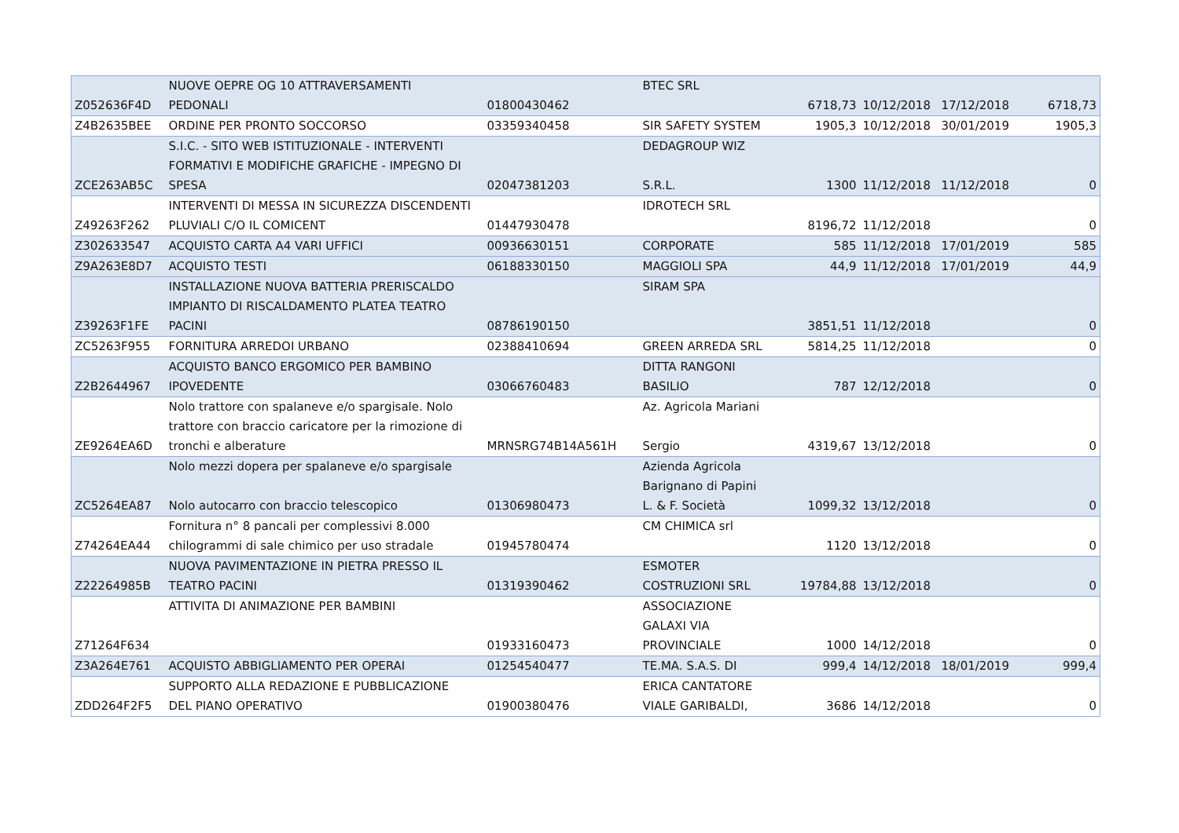| Z052636F4D | NUOVE OEPRE OG 10 ATTRAVERSAMENTI PEDONALI | 01800430462 | BTEC SRL | 6718,73 | 10/12/2018 | 17/12/2018 | 6718,73 |
| Z4B2635BEE | ORDINE PER PRONTO SOCCORSO | 03359340458 | SIR SAFETY SYSTEM | 1905,3 | 10/12/2018 | 30/01/2019 | 1905,3 |
| ZCE263AB5C | S.I.C. - SITO WEB ISTITUZIONALE - INTERVENTI FORMATIVI E MODIFICHE GRAFICHE - IMPEGNO DI SPESA | 02047381203 | DEDAGROUP WIZ S.R.L. | 1300 | 11/12/2018 | 11/12/2018 | 0 |
| Z49263F262 | INTERVENTI DI MESSA IN SICUREZZA DISCENDENTI PLUVIALI C/O IL COMICENT | 01447930478 | IDROTECH SRL | 8196,72 | 11/12/2018 | | 0 |
| Z302633547 | ACQUISTO CARTA A4 VARI UFFICI | 00936630151 | CORPORATE | 585 | 11/12/2018 | 17/01/2019 | 585 |
| Z9A263E8D7 | ACQUISTO TESTI | 06188330150 | MAGGIOLI SPA | 44,9 | 11/12/2018 | 17/01/2019 | 44,9 |
| Z39263F1FE | INSTALLAZIONE NUOVA BATTERIA PRERISCALDO IMPIANTO DI RISCALDAMENTO PLATEA TEATRO PACINI | 08786190150 | SIRAM SPA | 3851,51 | 11/12/2018 | | 0 |
| ZC5263F955 | FORNITURA ARREDOI URBANO | 02388410694 | GREEN ARREDA SRL | 5814,25 | 11/12/2018 | | 0 |
| Z2B2644967 | ACQUISTO BANCO ERGOMICO PER BAMBINO IPOVEDENTE | 03066760483 | DITTA RANGONI BASILIO | 787 | 12/12/2018 | | 0 |
| ZE9264EA6D | Nolo trattore con spalaneve e/o spargisale. Nolo trattore con braccio caricatore per la rimozione di tronchi e alberature | MRNSRG74B14A561H | Az. Agricola Mariani Sergio | 4319,67 | 13/12/2018 | | 0 |
| ZC5264EA87 | Nolo mezzi dopera per spalaneve e/o spargisale Nolo autocarro con braccio telescopico | 01306980473 | Azienda Agricola Barignano di Papini L. & F. Società | 1099,32 | 13/12/2018 | | 0 |
| Z74264EA44 | Fornitura n° 8 pancali per complessivi 8.000 chilogrammi di sale chimico per uso stradale | 01945780474 | CM CHIMICA srl | 1120 | 13/12/2018 | | 0 |
| Z22264985B | NUOVA PAVIMENTAZIONE IN PIETRA PRESSO IL TEATRO PACINI | 01319390462 | ESMOTER COSTRUZIONI SRL | 19784,88 | 13/12/2018 | | 0 |
| Z71264F634 | ATTIVITA DI ANIMAZIONE PER BAMBINI | 01933160473 | ASSOCIAZIONE GALAXI VIA PROVINCIALE | 1000 | 14/12/2018 | | 0 |
| Z3A264E761 | ACQUISTO ABBIGLIAMENTO PER OPERAI | 01254540477 | TE.MA. S.A.S. DI | 999,4 | 14/12/2018 | 18/01/2019 | 999,4 |
| ZDD264F2F5 | SUPPORTO ALLA REDAZIONE E PUBBLICAZIONE DEL PIANO OPERATIVO | 01900380476 | ERICA CANTATORE VIALE GARIBALDI, | 3686 | 14/12/2018 | | 0 |